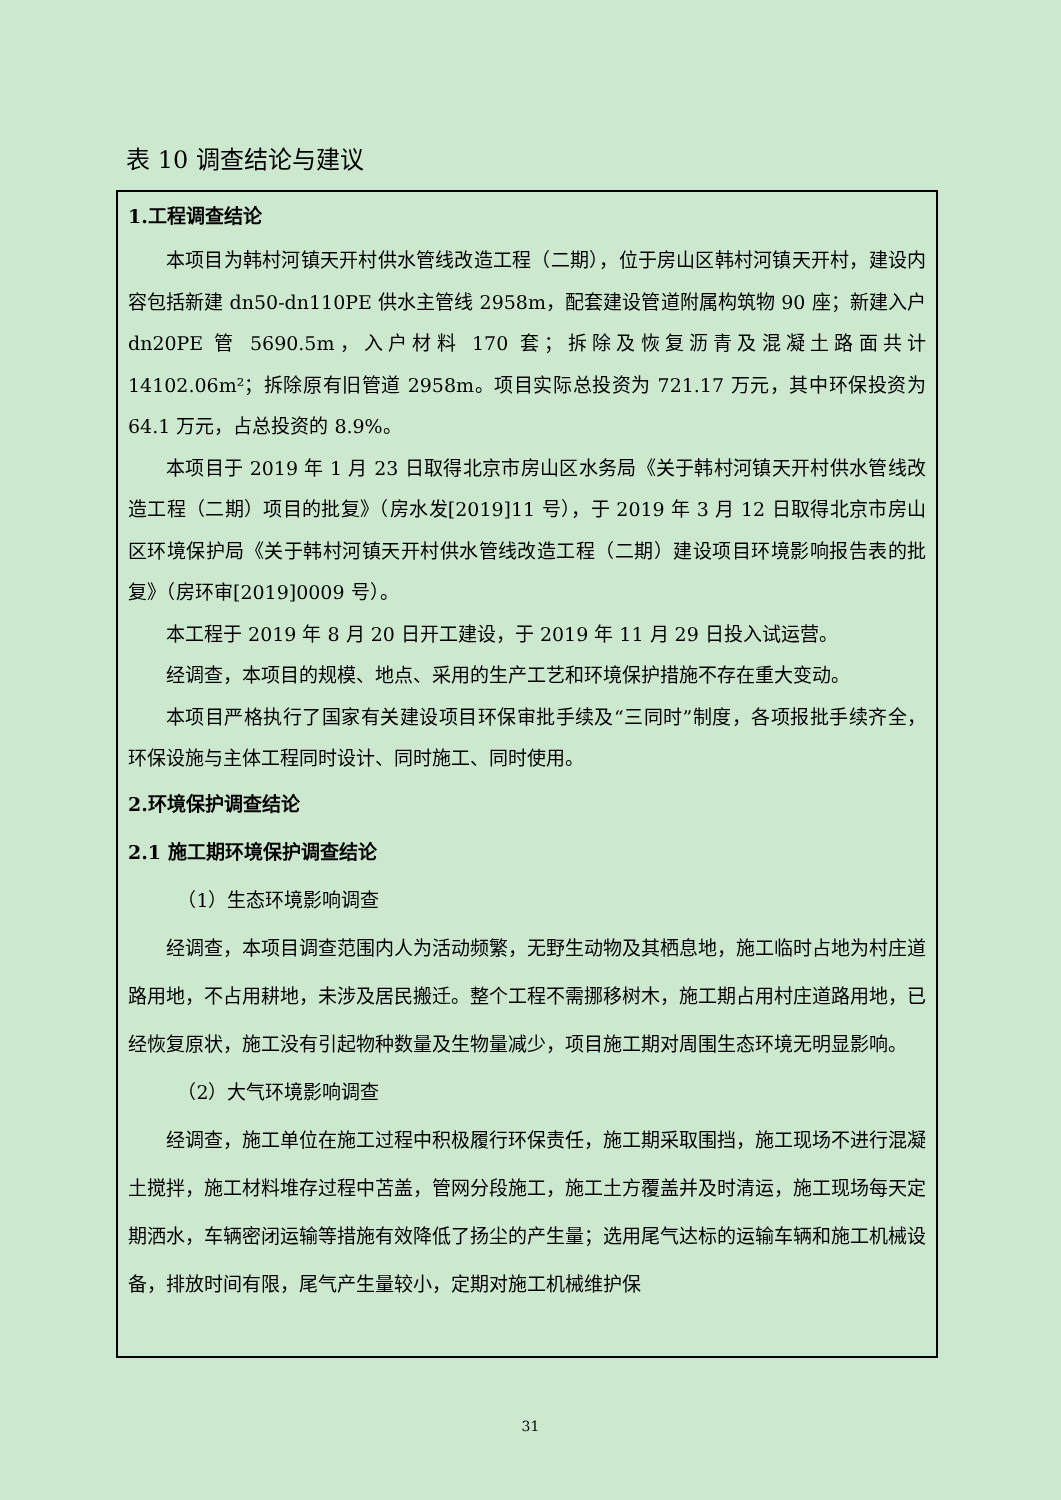表 10 调查结论与建议
1.工程调查结论
本项目为韩村河镇天开村供水管线改造工程（二期），位于房山区韩村河镇天开村，建设内容包括新建 dn50-dn110PE 供水主管线 2958m，配套建设管道附属构筑物 90 座；新建入户 dn20PE 管 5690.5m，入户材料 170 套；拆除及恢复沥青及混凝土路面共计 14102.06m²；拆除原有旧管道 2958m。项目实际总投资为 721.17 万元，其中环保投资为 64.1 万元，占总投资的 8.9%。
本项目于 2019 年 1 月 23 日取得北京市房山区水务局《关于韩村河镇天开村供水管线改造工程（二期）项目的批复》（房水发[2019]11 号），于 2019 年 3 月 12 日取得北京市房山区环境保护局《关于韩村河镇天开村供水管线改造工程（二期）建设项目环境影响报告表的批复》（房环审[2019]0009 号）。
本工程于 2019 年 8 月 20 日开工建设，于 2019 年 11 月 29 日投入试运营。
经调查，本项目的规模、地点、采用的生产工艺和环境保护措施不存在重大变动。
本项目严格执行了国家有关建设项目环保审批手续及“三同时”制度，各项报批手续齐全，环保设施与主体工程同时设计、同时施工、同时使用。
2.环境保护调查结论
2.1 施工期环境保护调查结论
（1）生态环境影响调查
经调查，本项目调查范围内人为活动频繁，无野生动物及其栖息地，施工临时占地为村庄道路用地，不占用耕地，未涉及居民搬迁。整个工程不需挪移树木，施工期占用村庄道路用地，已经恢复原状，施工没有引起物种数量及生物量减少，项目施工期对周围生态环境无明显影响。
（2）大气环境影响调查
经调查，施工单位在施工过程中积极履行环保责任，施工期采取围挡，施工现场不进行混凝土搅拌，施工材料堆存过程中苫盖，管网分段施工，施工土方覆盖并及时清运，施工现场每天定期洒水，车辆密闭运输等措施有效降低了扬尘的产生量；选用尾气达标的运输车辆和施工机械设备，排放时间有限，尾气产生量较小，定期对施工机械维护保
31